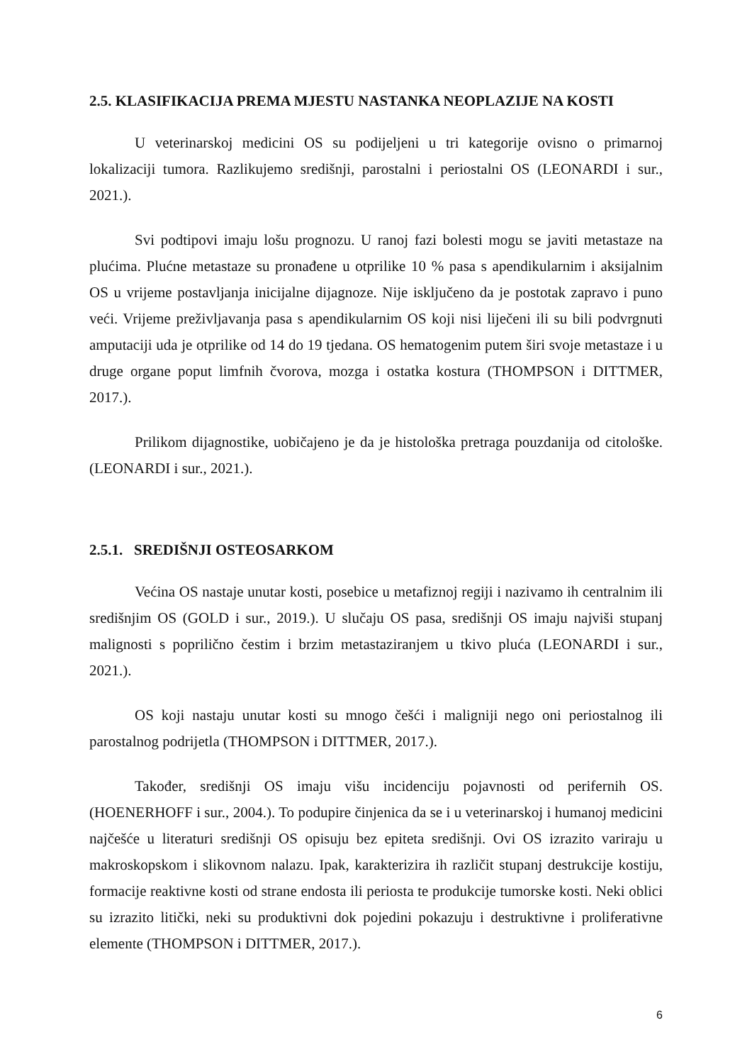2.5. KLASIFIKACIJA PREMA MJESTU NASTANKA NEOPLAZIJE NA KOSTI
U veterinarskoj medicini OS su podijeljeni u tri kategorije ovisno o primarnoj lokalizaciji tumora. Razlikujemo središnji, parostalni i periostalni OS (LEONARDI i sur., 2021.).
Svi podtipovi imaju lošu prognozu. U ranoj fazi bolesti mogu se javiti metastaze na plućima. Plućne metastaze su pronađene u otprilike 10 % pasa s apendikularnim i aksijalnim OS u vrijeme postavljanja inicijalne dijagnoze. Nije isključeno da je postotak zapravo i puno veći. Vrijeme preživljavanja pasa s apendikularnim OS koji nisi liječeni ili su bili podvrgnuti amputaciji uda je otprilike od 14 do 19 tjedana. OS hematogenim putem širi svoje metastaze i u druge organe poput limfnih čvorova, mozga i ostatka kostura (THOMPSON i DITTMER, 2017.).
Prilikom dijagnostike, uobičajeno je da je histološka pretraga pouzdanija od citološke. (LEONARDI i sur., 2021.).
2.5.1. SREDIŠNJI OSTEOSARKOM
Većina OS nastaje unutar kosti, posebice u metafiznoj regiji i nazivamo ih centralnim ili središnjim OS (GOLD i sur., 2019.). U slučaju OS pasa, središnji OS imaju najviši stupanj malignosti s poprilično čestim i brzim metastaziranjem u tkivo pluća (LEONARDI i sur., 2021.).
OS koji nastaju unutar kosti su mnogo češći i maligniji nego oni periostalnog ili parostalnog podrijetla (THOMPSON i DITTMER, 2017.).
Također, središnji OS imaju višu incidenciju pojavnosti od perifernih OS. (HOENERHOFF i sur., 2004.). To podupire činjenica da se i u veterinarskoj i humanoj medicini najčešće u literaturi središnji OS opisuju bez epiteta središnji. Ovi OS izrazito variraju u makroskopskom i slikovnom nalazu. Ipak, karakterizira ih različit stupanj destrukcije kostiju, formacije reaktivne kosti od strane endosta ili periosta te produkcije tumorske kosti. Neki oblici su izrazito litički, neki su produktivni dok pojedini pokazuju i destruktivne i proliferativne elemente (THOMPSON i DITTMER, 2017.).
6